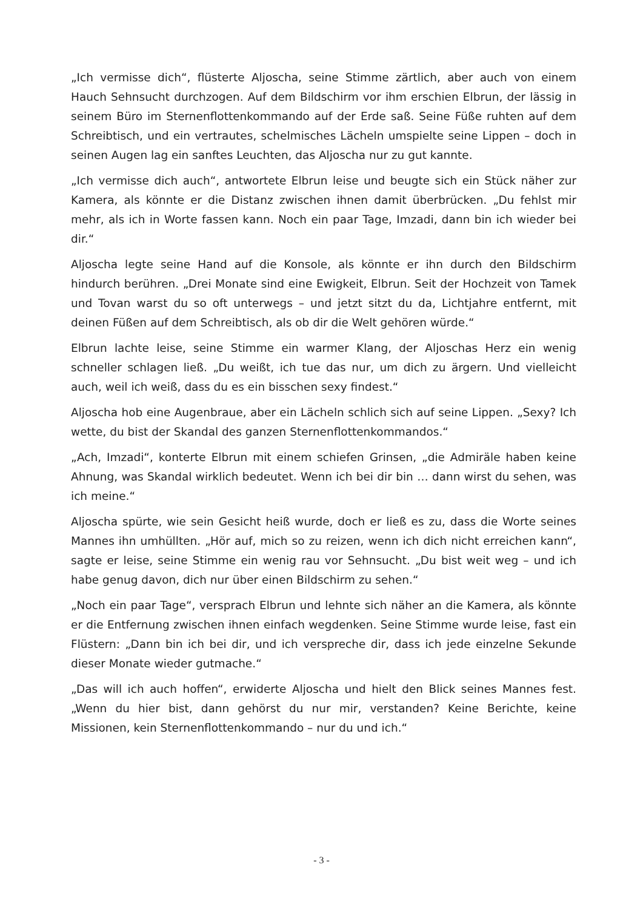„Ich vermisse dich“, flüsterte Aljoscha, seine Stimme zärtlich, aber auch von einem Hauch Sehnsucht durchzogen. Auf dem Bildschirm vor ihm erschien Elbrun, der lässig in seinem Büro im Sternenflottenkommando auf der Erde saß. Seine Füße ruhten auf dem Schreibtisch, und ein vertrautes, schelmisches Lächeln umspielte seine Lippen – doch in seinen Augen lag ein sanftes Leuchten, das Aljoscha nur zu gut kannte.
„Ich vermisse dich auch“, antwortete Elbrun leise und beugte sich ein Stück näher zur Kamera, als könnte er die Distanz zwischen ihnen damit überbrücken. „Du fehlst mir mehr, als ich in Worte fassen kann. Noch ein paar Tage, Imzadi, dann bin ich wieder bei dir.“
Aljoscha legte seine Hand auf die Konsole, als könnte er ihn durch den Bildschirm hindurch berühren. „Drei Monate sind eine Ewigkeit, Elbrun. Seit der Hochzeit von Tamek und Tovan warst du so oft unterwegs – und jetzt sitzt du da, Lichtjahre entfernt, mit deinen Füßen auf dem Schreibtisch, als ob dir die Welt gehören würde.“
Elbrun lachte leise, seine Stimme ein warmer Klang, der Aljoschas Herz ein wenig schneller schlagen ließ. „Du weißt, ich tue das nur, um dich zu ärgern. Und vielleicht auch, weil ich weiß, dass du es ein bisschen sexy findest.“
Aljoscha hob eine Augenbraue, aber ein Lächeln schlich sich auf seine Lippen. „Sexy? Ich wette, du bist der Skandal des ganzen Sternenflottenkommandos.“
„Ach, Imzadi“, konterte Elbrun mit einem schiefen Grinsen, „die Admiräle haben keine Ahnung, was Skandal wirklich bedeutet. Wenn ich bei dir bin … dann wirst du sehen, was ich meine.“
Aljoscha spürte, wie sein Gesicht heiß wurde, doch er ließ es zu, dass die Worte seines Mannes ihn umhüllten. „Hör auf, mich so zu reizen, wenn ich dich nicht erreichen kann“, sagte er leise, seine Stimme ein wenig rau vor Sehnsucht. „Du bist weit weg – und ich habe genug davon, dich nur über einen Bildschirm zu sehen.“
„Noch ein paar Tage“, versprach Elbrun und lehnte sich näher an die Kamera, als könnte er die Entfernung zwischen ihnen einfach wegdenken. Seine Stimme wurde leise, fast ein Flüstern: „Dann bin ich bei dir, und ich verspreche dir, dass ich jede einzelne Sekunde dieser Monate wieder gutmache.“
„Das will ich auch hoffen“, erwiderte Aljoscha und hielt den Blick seines Mannes fest. „Wenn du hier bist, dann gehörst du nur mir, verstanden? Keine Berichte, keine Missionen, kein Sternenflottenkommando – nur du und ich.“
- 3 -